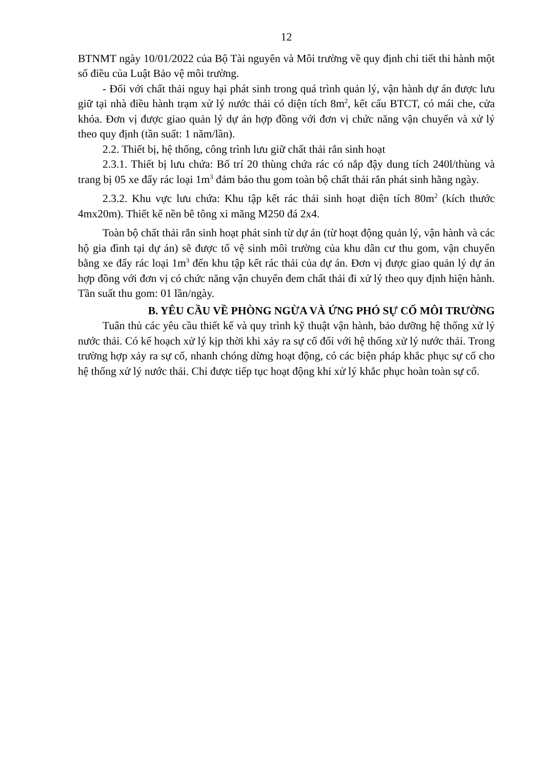12
BTNMT ngày 10/01/2022 của Bộ Tài nguyên và Môi trường về quy định chi tiết thi hành một số điều của Luật Bảo vệ môi trường.
- Đối với chất thải nguy hại phát sinh trong quá trình quản lý, vận hành dự án được lưu giữ tại nhà điều hành trạm xử lý nước thải có diện tích 8m<sup>2</sup>, kết cấu BTCT, có mái che, cửa khóa. Đơn vị được giao quản lý dự án hợp đồng với đơn vị chức năng vận chuyển và xử lý theo quy định (tần suất: 1 năm/lần).
2.2. Thiết bị, hệ thống, công trình lưu giữ chất thải rắn sinh hoạt
2.3.1. Thiết bị lưu chứa: Bố trí 20 thùng chứa rác có nắp đậy dung tích 240l/thùng và trang bị 05 xe đẩy rác loại 1m<sup>3</sup> đảm bảo thu gom toàn bộ chất thải rắn phát sinh hằng ngày.
2.3.2. Khu vực lưu chứa: Khu tập kết rác thải sinh hoạt diện tích 80m<sup>2</sup> (kích thước 4mx20m). Thiết kế nền bê tông xi măng M250 đá 2x4.
Toàn bộ chất thải rắn sinh hoạt phát sinh từ dự án (từ hoạt động quản lý, vận hành và các hộ gia đình tại dự án) sẽ được tổ vệ sinh môi trường của khu dân cư thu gom, vận chuyển bằng xe đẩy rác loại 1m<sup>3</sup> đến khu tập kết rác thải của dự án. Đơn vị được giao quản lý dự án hợp đồng với đơn vị có chức năng vận chuyển đem chất thải đi xử lý theo quy định hiện hành. Tần suất thu gom: 01 lần/ngày.
B. YÊU CẦU VỀ PHÒNG NGỪA VÀ ỨNG PHÓ SỰ CỐ MÔI TRƯỜNG
Tuân thủ các yêu cầu thiết kế và quy trình kỹ thuật vận hành, bảo dưỡng hệ thống xử lý nước thải. Có kế hoạch xử lý kịp thời khi xảy ra sự cố đối với hệ thống xử lý nước thải. Trong trường hợp xảy ra sự cố, nhanh chóng dừng hoạt động, có các biện pháp khắc phục sự cố cho hệ thống xử lý nước thải. Chỉ được tiếp tục hoạt động khi xử lý khắc phục hoàn toàn sự cố.